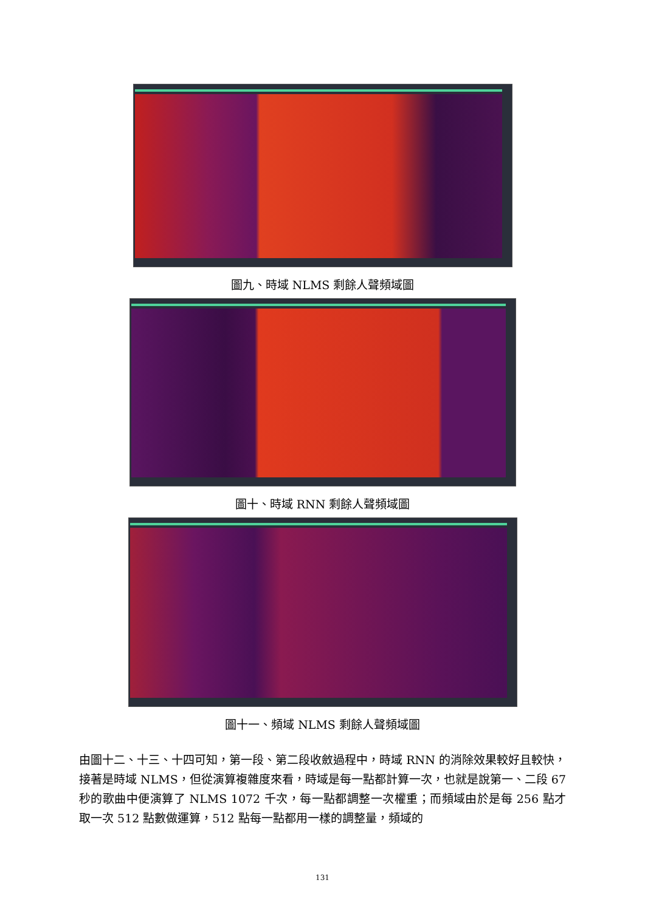圖九、時域 NLMS 剩餘人聲頻域圖
圖十、時域 RNN 剩餘人聲頻域圖
圖十一、頻域 NLMS 剩餘人聲頻域圖
由圖十二、十三、十四可知，第一段、第二段收斂過程中，時域 RNN 的消除效果較好且較快，接著是時域 NLMS，但從演算複雜度來看，時域是每一點都計算一次，也就是說第一、二段 67 秒的歌曲中便演算了 NLMS 1072 千次，每一點都調整一次權重；而頻域由於是每 256 點才取一次 512 點數做運算，512 點每一點都用一樣的調整量，頻域的
131